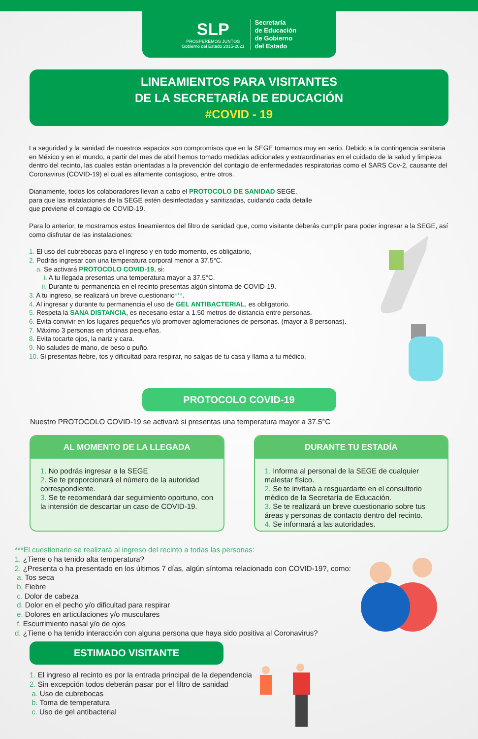SLP
PROSPEREMOS JUNTOS
Gobierno del Estado 2015-2021
Secretaría
de Educación
de Gobierno
del Estado
LINEAMIENTOS PARA VISITANTES
DE LA SECRETARÍA DE EDUCACIÓN
#COVID - 19
La seguridad y la sanidad de nuestros espacios son compromisos que en la SEGE tomamos muy en serio. Debido a la contingencia sanitaria en México y en el mundo, a partir del mes de abril hemos tomado medidas adicionales y extraordinarias en el cuidado de la salud y limpieza dentro del recinto, las cuales están orientadas a la prevención del contagio de enfermedades respiratorias como el SARS Cov-2, causante del Coronavirus (COVID-19) el cual es altamente contagioso, entre otros.
Diariamente, todos los colaboradores llevan a cabo el PROTOCOLO DE SANIDAD SEGE,
para que las instalaciones de la SEGE estén desinfectadas y sanitizadas, cuidando cada detalle
que previene el contagio de COVID-19.
Para lo anterior, te mostramos estos lineamientos del filtro de sanidad que, como visitante deberás cumplir para poder ingresar a la SEGE, así como disfrutar de las instalaciones:
1. El uso del cubrebocas para el ingreso y en todo momento, es obligatorio,
2. Podrás ingresar con una temperatura corporal menor a 37.5°C.
a. Se activará PROTOCOLO COVID-19, si:
i. A tu llegada presentas una temperatura mayor a 37.5°C.
ii. Durante tu permanencia en el recinto presentas algún síntoma de COVID-19.
3. A tu ingreso, se realizará un breve cuestionario***.
4. Al ingresar y durante tu permanencia el uso de GEL ANTIBACTERIAL, es obligatorio.
5. Respeta la SANA DISTANCIA, es necesario estar a 1.50 metros de distancia entre personas.
6. Evita convivir en los lugares pequeños y/o promover aglomeraciones de personas. (mayor a 8 personas).
7. Máximo 3 personas en oficinas pequeñas.
8. Evita tocarte ojos, la nariz y cara.
9. No saludes de mano, de beso o puño.
10. Si presentas fiebre, tos y dificultad para respirar, no salgas de tu casa y llama a tu médico.
PROTOCOLO COVID-19
Nuestro PROTOCOLO COVID-19 se activará si presentas una temperatura mayor a 37.5°C
AL MOMENTO DE LA LLEGADA
1. No podrás ingresar a la SEGE
2. Se te proporcionará el número de la autoridad correspondiente.
3. Se te recomendará dar seguimiento oportuno, con la intensión de descartar un caso de COVID-19.
DURANTE TU ESTADÍA
1. Informa al personal de la SEGE de cualquier malestar físico.
2. Se te invitará a resguardarte en el consultorio médico de la Secretaría de Educación.
3. Se te realizará un breve cuestionario sobre tus áreas y personas de contacto dentro del recinto.
4. Se informará a las autoridades.
***El cuestionario se realizará al ingreso del recinto a todas las personas:
1. ¿Tiene o ha tenido alta temperatura?
2. ¿Presenta o ha presentado en los últimos 7 días, algún síntoma relacionado con COVID-19?, como:
a. Tos seca
b. Fiebre
c. Dolor de cabeza
d. Dolor en el pecho y/o dificultad para respirar
e. Dolores en articulaciones y/o musculares
f. Escurrimiento nasal y/o de ojos
d. ¿Tiene o ha tenido interacción con alguna persona que haya sido positiva al Coronavirus?
ESTIMADO VISITANTE
1. El ingreso al recinto es por la entrada principal de la dependencia
2. Sin excepción todos deberán pasar por el filtro de sanidad
a. Uso de cubrebocas
b. Toma de temperatura
c. Uso de gel antibacterial